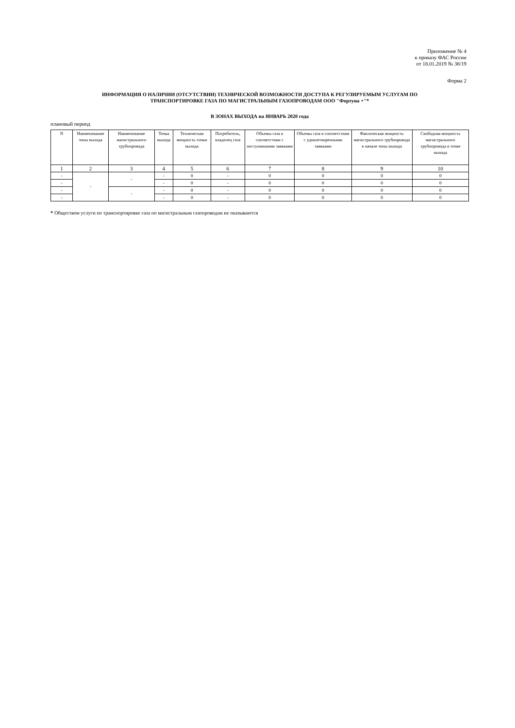Приложение № 4
к приказу ФАС России
от 18.01.2019 № 38/19
Форма 2
ИНФОРМАЦИЯ О НАЛИЧИИ (ОТСУТСТВИИ) ТЕХНИЧЕСКОЙ ВОЗМОЖНОСТИ ДОСТУПА К РЕГУЛИРУЕМЫМ УСЛУГАМ ПО
ТРАНСПОРТИРОВКЕ ГАЗА ПО МАГИСТРАЛЬНЫМ ГАЗОПРОВОДАМ ООО "Фортуна +"*
В ЗОНАХ ВЫХОДА на ЯНВАРЬ 2020 года
плановый период
| N | Наименование зоны выхода | Наименование магистрального трубопровода | Точка выхода | Техническая мощность точки выхода | Потребитель, владелец газа | Объемы газа в соответствии с поступившими заявками | Объемы газа в соответствии с удовлетворенными заявками | Фактическая мощность магистрального трубопровода в начале зоны выхода | Свободная мощность магистрального трубопровода в точке выхода |
| --- | --- | --- | --- | --- | --- | --- | --- | --- | --- |
| 1 | 2 | 3 | 4 | 5 | 6 | 7 | 8 | 9 | 10 |
| - | - | - | - | 0 | - | 0 | 0 | 0 | 0 |
| - | | | - | 0 | - | 0 | 0 | 0 | 0 |
| - | | - | - | 0 | - | 0 | 0 | 0 | 0 |
| - | | | - | 0 | - | 0 | 0 | 0 | 0 |
* Обществом услуги по транспортировке газа по магистральным газопроводам не оказываются